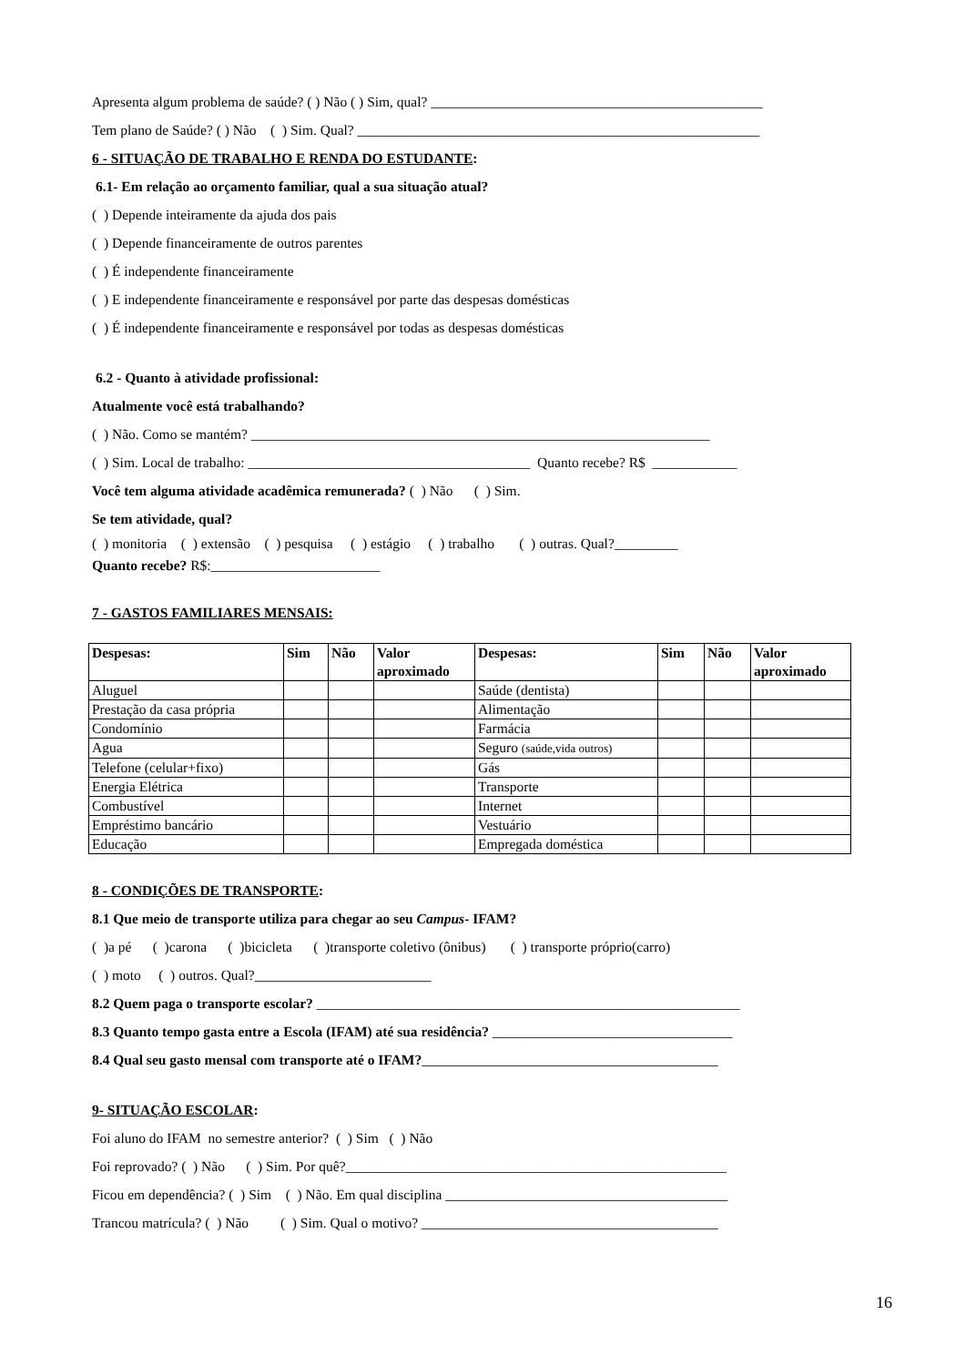Apresenta algum problema de saúde? ( ) Não ( ) Sim, qual? _______________________________________________
Tem plano de Saúde? ( ) Não ( ) Sim. Qual? _________________________________________________________
6 - SITUAÇÃO DE TRABALHO E RENDA DO ESTUDANTE:
6.1- Em relação ao orçamento familiar, qual a sua situação atual?
( ) Depende inteiramente da ajuda dos pais
( ) Depende financeiramente de outros parentes
( ) É independente financeiramente
( ) E independente financeiramente e responsável por parte das despesas domésticas
( ) É independente financeiramente e responsável por todas as despesas domésticas
6.2 - Quanto à atividade profissional:
Atualmente você está trabalhando?
( ) Não. Como se mantém? _________________________________________________________________
( ) Sim. Local de trabalho: ________________________________________ Quanto recebe? R$ ____________
Você tem alguma atividade acadêmica remunerada? ( ) Não ( ) Sim.
Se tem atividade, qual?
( ) monitoria ( ) extensão ( ) pesquisa ( ) estágio ( ) trabalho ( ) outras. Qual?_________
Quanto recebe? R$:________________________
7 - GASTOS FAMILIARES MENSAIS:
| Despesas: | Sim | Não | Valor aproximado | Despesas: | Sim | Não | Valor aproximado |
| --- | --- | --- | --- | --- | --- | --- | --- |
| Aluguel | | | | Saúde (dentista) | | | |
| Prestação da casa própria | | | | Alimentação | | | |
| Condomínio | | | | Farmácia | | | |
| Agua | | | | Seguro (saúde,vida outros) | | | |
| Telefone (celular+fixo) | | | | Gás | | | |
| Energia Elétrica | | | | Transporte | | | |
| Combustível | | | | Internet | | | |
| Empréstimo bancário | | | | Vestuário | | | |
| Educação | | | | Empregada doméstica | | | |
8 - CONDIÇÕES DE TRANSPORTE:
8.1 Que meio de transporte utiliza para chegar ao seu Campus- IFAM?
( )a pé ( )carona ( )bicicleta ( )transporte coletivo (ônibus) ( ) transporte próprio(carro)
( ) moto ( ) outros. Qual?_________________________
8.2 Quem paga o transporte escolar? ____________________________________________________________
8.3 Quanto tempo gasta entre a Escola (IFAM) até sua residência? __________________________________
8.4 Qual seu gasto mensal com transporte até o IFAM?__________________________________________
9- SITUAÇÃO ESCOLAR:
Foi aluno do IFAM no semestre anterior? ( ) Sim ( ) Não
Foi reprovado? ( ) Não ( ) Sim. Por quê?______________________________________________________
Ficou em dependência? ( ) Sim ( ) Não. Em qual disciplina ________________________________________
Trancou matrícula? ( ) Não ( ) Sim. Qual o motivo? __________________________________________
16